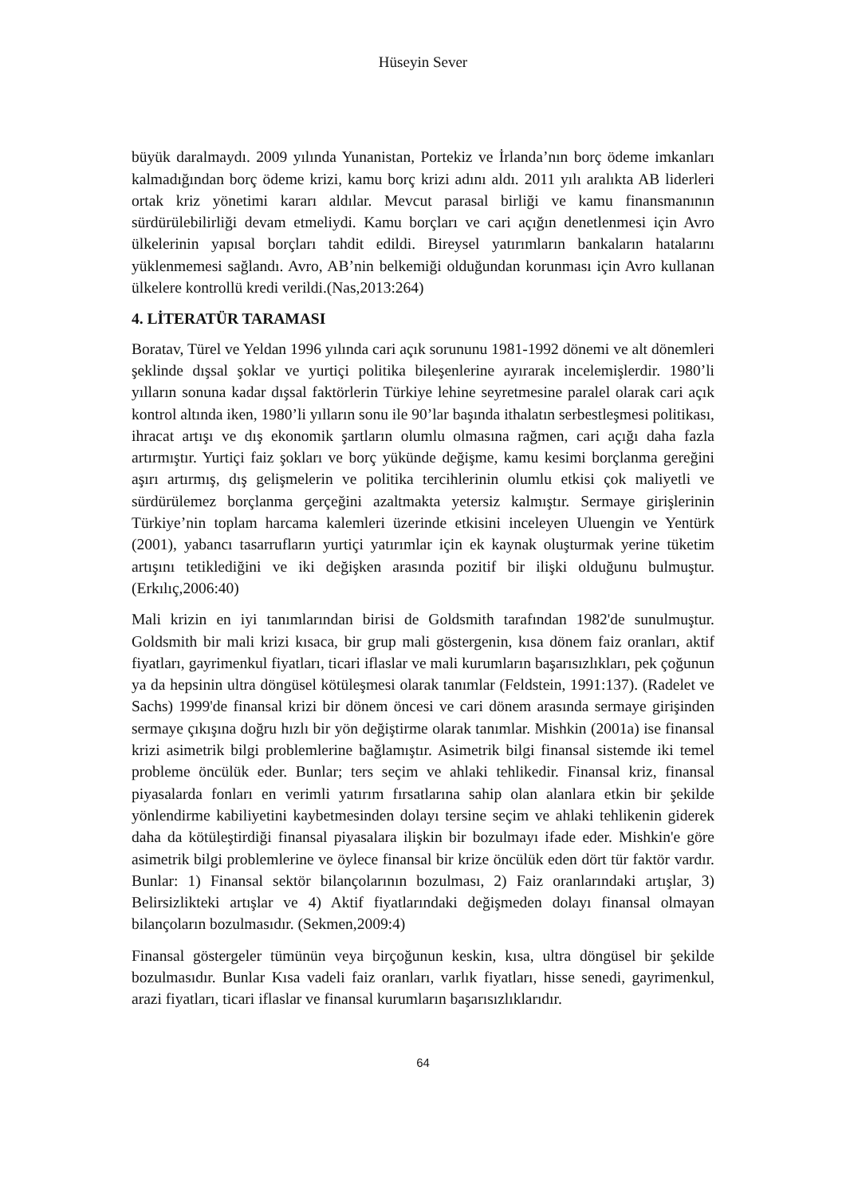Hüseyin Sever
büyük daralmaydı. 2009 yılında Yunanistan, Portekiz ve İrlanda’nın borç ödeme imkanları kalmadığından borç ödeme krizi, kamu borç krizi adını aldı. 2011 yılı aralıkta AB liderleri ortak kriz yönetimi kararı aldılar. Mevcut parasal birliği ve kamu finansmanının sürdürülebilirliği devam etmeliydi. Kamu borçları ve cari açığın denetlenmesi için Avro ülkelerinin yapısal borçları tahdit edildi. Bireysel yatırımların bankaların hatalarını yüklenmemesi sağlandı. Avro, AB’nin belkemiği olduğundan korunması için Avro kullanan ülkelere kontrollü kredi verildi.(Nas,2013:264)
4. LİTERATÜR TARAMASI
Boratav, Türel ve Yeldan 1996 yılında cari açık sorununu 1981-1992 dönemi ve alt dönemleri şeklinde dışsal şoklar ve yurtiçi politika bileşenlerine ayırarak incelemişlerdir. 1980’li yılların sonuna kadar dışsal faktörlerin Türkiye lehine seyretmesine paralel olarak cari açık kontrol altında iken, 1980’li yılların sonu ile 90’lar başında ithalatın serbestleşmesi politikası, ihracat artışı ve dış ekonomik şartların olumlu olmasına rağmen, cari açığı daha fazla artırmıştır. Yurtiçi faiz şokları ve borç yükünde değişme, kamu kesimi borçlanma gereğini aşırı artırmış, dış gelişmelerin ve politika tercihlerinin olumlu etkisi çok maliyetli ve sürdürülemez borçlanma gerçeğini azaltmakta yetersiz kalmıştır. Sermaye girişlerinin Türkiye’nin toplam harcama kalemleri üzerinde etkisini inceleyen Uluengin ve Yentürk (2001), yabancı tasarrufların yurtiçi yatırımlar için ek kaynak oluşturmak yerine tüketim artışını tetiklediğini ve iki değişken arasında pozitif bir ilişki olduğunu bulmuştur. (Erkılıç,2006:40)
Mali krizin en iyi tanımlarından birisi de Goldsmith tarafından 1982'de sunulmuştur. Goldsmith bir mali krizi kısaca, bir grup mali göstergenin, kısa dönem faiz oranları, aktif fiyatları, gayrimenkul fiyatları, ticari iflaslar ve mali kurumların başarısızlıkları, pek çoğunun ya da hepsinin ultra döngüsel kötüleşmesi olarak tanımlar (Feldstein, 1991:137). (Radelet ve Sachs) 1999'de finansal krizi bir dönem öncesi ve cari dönem arasında sermaye girişinden sermaye çıkışına doğru hızlı bir yön değiştirme olarak tanımlar. Mishkin (2001a) ise finansal krizi asimetrik bilgi problemlerine bağlamıştır. Asimetrik bilgi finansal sistemde iki temel probleme öncülük eder. Bunlar; ters seçim ve ahlaki tehlikedir. Finansal kriz, finansal piyasalarda fonları en verimli yatırım fırsatlarına sahip olan alanlara etkin bir şekilde yönlendirme kabiliyetini kaybetmesinden dolayı tersine seçim ve ahlaki tehlikenin giderek daha da kötüleştirdiği finansal piyasalara ilişkin bir bozulmayı ifade eder. Mishkin'e göre asimetrik bilgi problemlerine ve öylece finansal bir krize öncülük eden dört tür faktör vardır. Bunlar: 1) Finansal sektör bilançolarının bozulması, 2) Faiz oranlarındaki artışlar, 3) Belirsizlikteki artışlar ve 4) Aktif fiyatlarındaki değişmeden dolayı finansal olmayan bilançoların bozulmasıdır. (Sekmen,2009:4)
Finansal göstergeler tümünün veya birçoğunun keskin, kısa, ultra döngüsel bir şekilde bozulmasıdır. Bunlar Kısa vadeli faiz oranları, varlık fiyatları, hisse senedi, gayrimenkul, arazi fiyatları, ticari iflaslar ve finansal kurumların başarısızlıklarıdır.
64